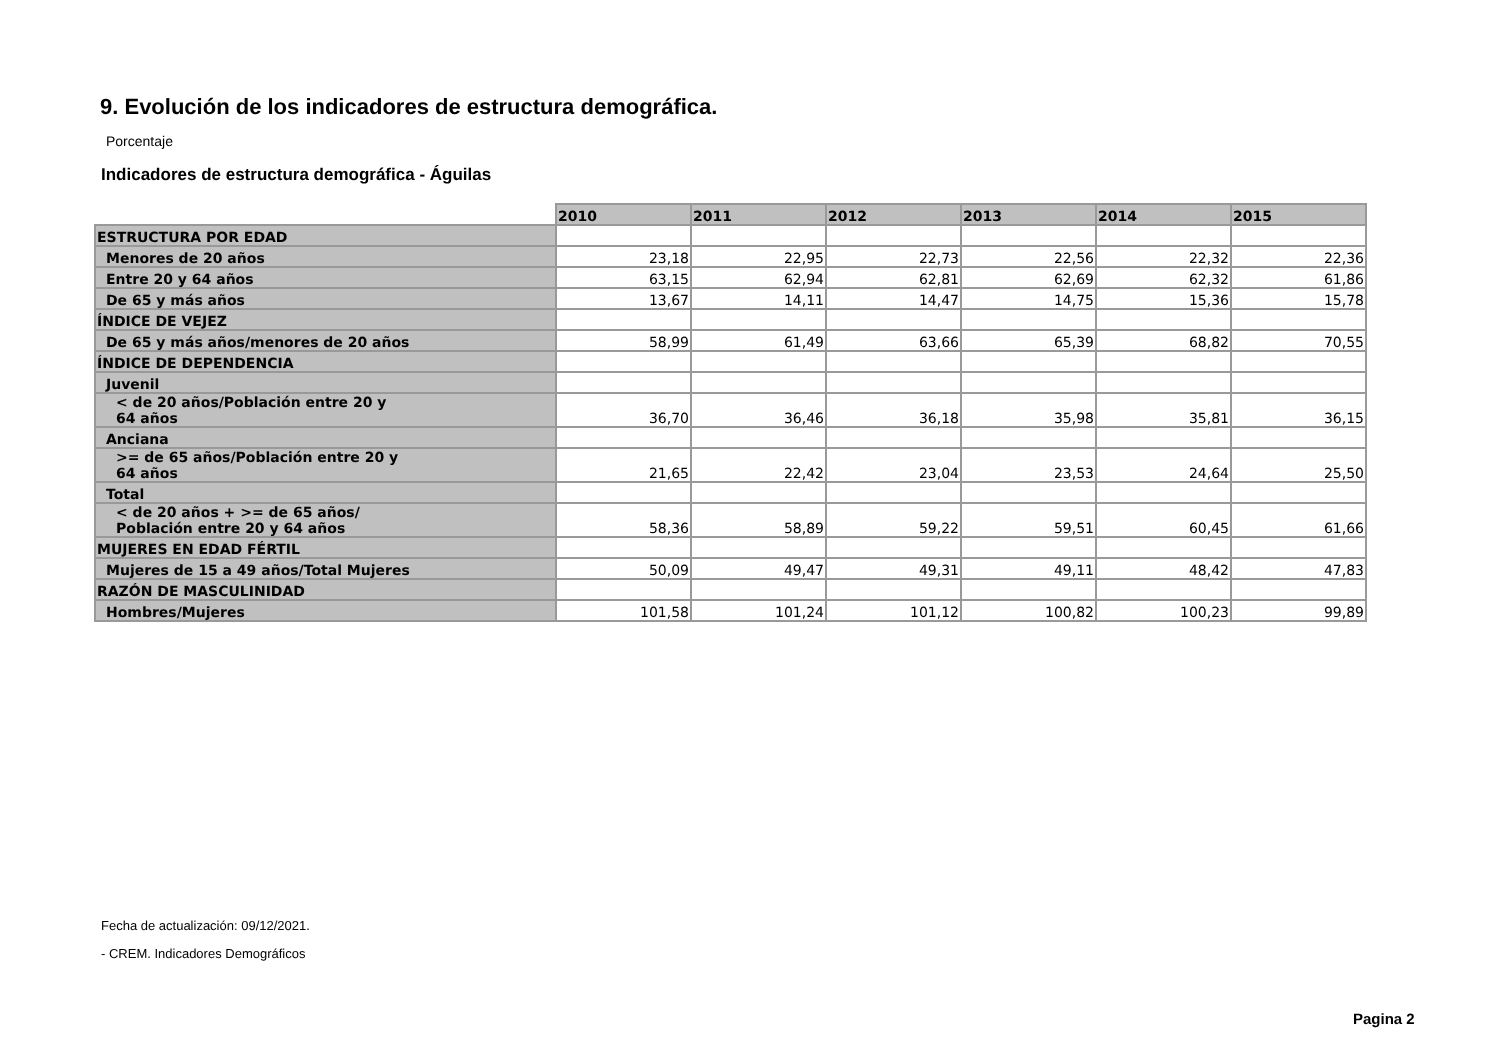9. Evolución de los indicadores de estructura demográfica.
Porcentaje
Indicadores de estructura demográfica - Águilas
| | 2010 | 2011 | 2012 | 2013 | 2014 | 2015 |
| --- | --- | --- | --- | --- | --- | --- |
| ESTRUCTURA POR EDAD | | | | | | |
| Menores de 20 años | 23,18 | 22,95 | 22,73 | 22,56 | 22,32 | 22,36 |
| Entre 20 y 64 años | 63,15 | 62,94 | 62,81 | 62,69 | 62,32 | 61,86 |
| De 65 y más años | 13,67 | 14,11 | 14,47 | 14,75 | 15,36 | 15,78 |
| ÍNDICE DE VEJEZ | | | | | | |
| De 65 y más años/menores de 20 años | 58,99 | 61,49 | 63,66 | 65,39 | 68,82 | 70,55 |
| ÍNDICE DE DEPENDENCIA | | | | | | |
| Juvenil | | | | | | |
| < de 20 años/Población entre 20 y 64 años | 36,70 | 36,46 | 36,18 | 35,98 | 35,81 | 36,15 |
| Anciana | | | | | | |
| >= de 65 años/Población entre 20 y 64 años | 21,65 | 22,42 | 23,04 | 23,53 | 24,64 | 25,50 |
| Total | | | | | | |
| < de 20 años + >= de 65 años/ Población entre 20 y 64 años | 58,36 | 58,89 | 59,22 | 59,51 | 60,45 | 61,66 |
| MUJERES EN EDAD FÉRTIL | | | | | | |
| Mujeres de 15 a 49 años/Total Mujeres | 50,09 | 49,47 | 49,31 | 49,11 | 48,42 | 47,83 |
| RAZÓN DE MASCULINIDAD | | | | | | |
| Hombres/Mujeres | 101,58 | 101,24 | 101,12 | 100,82 | 100,23 | 99,89 |
Fecha de actualización: 09/12/2021.
- CREM. Indicadores Demográficos
Pagina 2